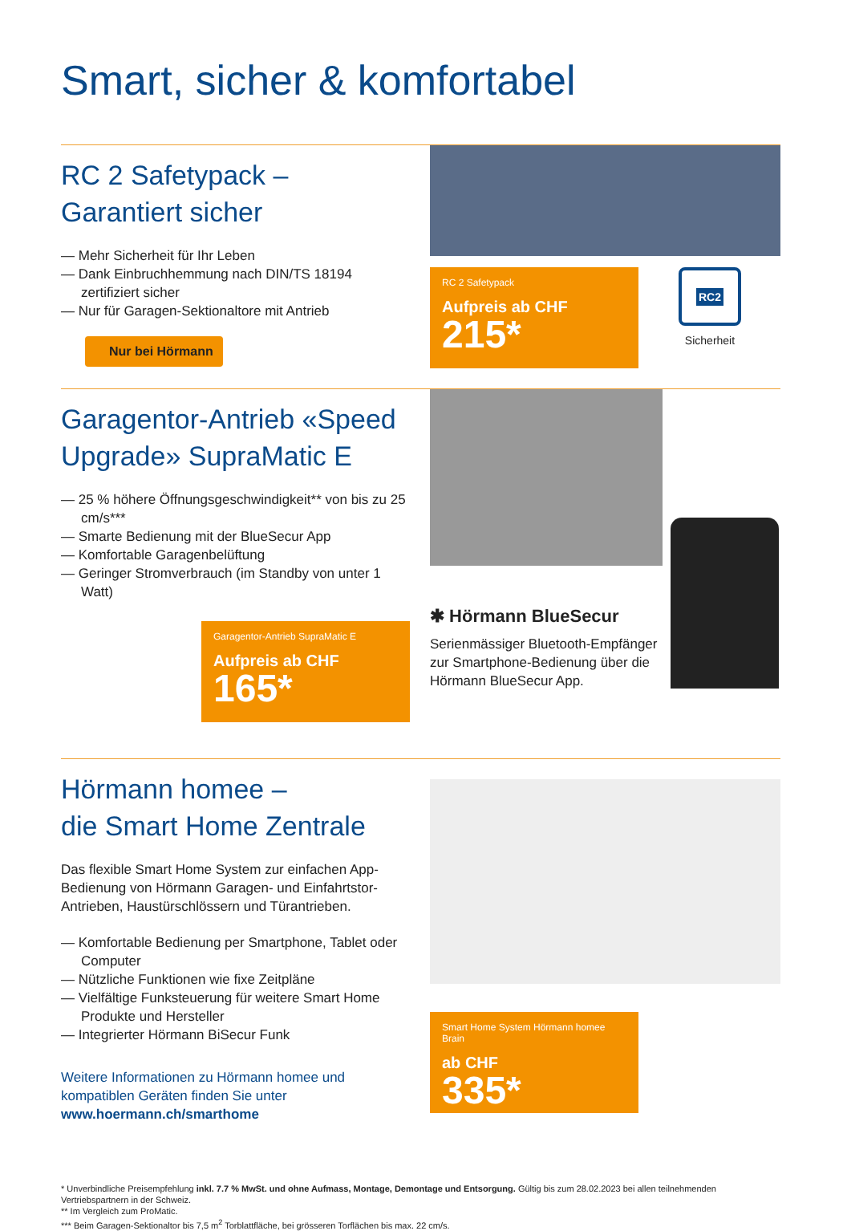Smart, sicher & komfortabel
RC 2 Safetypack –
Garantiert sicher
— Mehr Sicherheit für Ihr Leben
— Dank Einbruchhemmung nach DIN/TS 18194 zertifiziert sicher
— Nur für Garagen-Sektionaltore mit Antrieb
Nur bei Hörmann
RC 2 Safetypack
Aufpreis ab CHF
215*
RC2
Sicherheit
Garagentor-Antrieb «Speed Upgrade» SupraMatic E
— 25 % höhere Öffnungsgeschwindigkeit** von bis zu 25 cm/s***
— Smarte Bedienung mit der BlueSecur App
— Komfortable Garagenbelüftung
— Geringer Stromverbrauch (im Standby von unter 1 Watt)
Garagentor-Antrieb SupraMatic E
Aufpreis ab CHF
165*
✱ Hörmann BlueSecur
Serienmässiger Bluetooth-Empfänger zur Smartphone-Bedienung über die Hörmann BlueSecur App.
Hörmann homee –
die Smart Home Zentrale
Das flexible Smart Home System zur einfachen App-Bedienung von Hörmann Garagen- und Einfahrtstor-Antrieben, Haustürschlössern und Türantrieben.
— Komfortable Bedienung per Smartphone, Tablet oder Computer
— Nützliche Funktionen wie fixe Zeitpläne
— Vielfältige Funksteuerung für weitere Smart Home Produkte und Hersteller
— Integrierter Hörmann BiSecur Funk
Weitere Informationen zu Hörmann homee und kompatiblen Geräten finden Sie unter
www.hoermann.ch/smarthome
Smart Home System Hörmann homee Brain
ab CHF
335*
* Unverbindliche Preisempfehlung inkl. 7.7 % MwSt. und ohne Aufmass, Montage, Demontage und Entsorgung. Gültig bis zum 28.02.2023 bei allen teilnehmenden Vertriebspartnern in der Schweiz.
** Im Vergleich zum ProMatic.
*** Beim Garagen-Sektionaltor bis 7,5 m<sup>2</sup> Torblattfläche, bei grösseren Torflächen bis max. 22 cm/s.